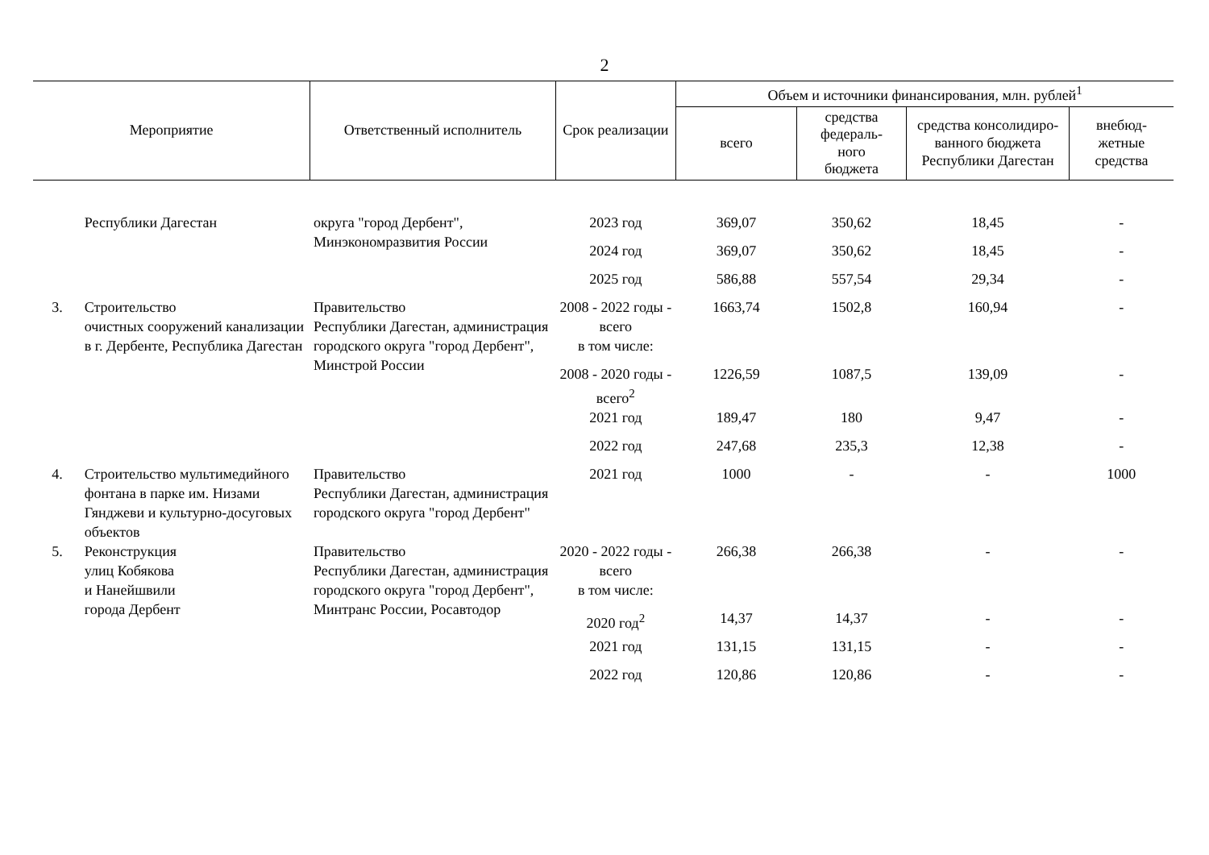2
| Мероприятие | | Ответственный исполнитель | Срок реализации | Объем и источники финансирования, млн. рублей<sup>1</sup> | | | |
| --- | --- | --- | --- | --- | --- | --- | --- |
| | | | | всего | средства федераль- ного бюджета | средства консолидиро- ванного бюджета Республики Дагестан | внебюд- жетные средства |
| | Республики Дагестан | округа "город Дербент", Минэкономразвития России | 2023 год | 369,07 | 350,62 | 18,45 | - |
| | | | 2024 год | 369,07 | 350,62 | 18,45 | - |
| | | | 2025 год | 586,88 | 557,54 | 29,34 | - |
| 3. | Строительство очистных сооружений канализации в г. Дербенте, Республика Дагестан | Правительство Республики Дагестан, администрация городского округа "город Дербент", Минстрой России | 2008 - 2022 годы - всего | 1663,74 | 1502,8 | 160,94 | - |
| | | | в том числе: | | | | |
| | | | 2008 - 2020 годы - всего<sup>2</sup> | 1226,59 | 1087,5 | 139,09 | - |
| | | | 2021 год | 189,47 | 180 | 9,47 | - |
| | | | 2022 год | 247,68 | 235,3 | 12,38 | - |
| 4. | Строительство мультимедийного фонтана в парке им. Низами Гянджеви и культурно-досуговых объектов | Правительство Республики Дагестан, администрация городского округа "город Дербент" | 2021 год | 1000 | - | - | 1000 |
| 5. | Реконструкция улиц Кобякова и Нанейшвили города Дербент | Правительство Республики Дагестан, администрация городского округа "город Дербент", Минтранс России, Росавтодор | 2020 - 2022 годы - всего | 266,38 | 266,38 | - | - |
| | | | в том числе: | | | | |
| | | | 2020 год<sup>2</sup> | 14,37 | 14,37 | - | - |
| | | | 2021 год | 131,15 | 131,15 | - | - |
| | | | 2022 год | 120,86 | 120,86 | - | - |